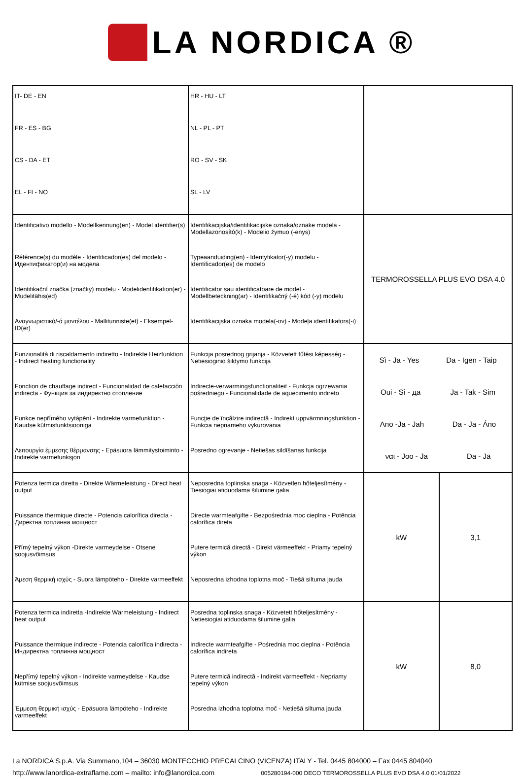LA NORDICA ®
| IT- DE - EN FR - ES - BG CS - DA - ET EL - FI - NO | HR - HU - LT NL - PL - PT RO - SV - SK SL - LV | | |
| Identificativo modello - Modellkennung(en) - Model identifier(s) Référence(s) du modèle - Identificador(es) del modelo - Идентификатор(и) на модела Identifikační značka (značky) modelu - Modelidentifikation(er) - Mudelitähis(ed) Αναγνωριστικό/-ά μοντέλου - Mallitunniste(et) - Eksempel-ID(er) | Identifikacijska/identifikacijske oznaka/oznake modela - Modellazonosító(k) - Modelio žymuo (-enys) Typeaanduiding(en) - Identyfikator(-y) modelu - Identificador(es) de modelo Identificator sau identificatoare de model - Modellbeteckning(ar) - Identifikačný (-é) kód (-y) modelu Identifikacijska oznaka modela(-ov) - Modeļa identifikators(-i) | TERMOROSSELLA PLUS EVO DSA 4.0 | |
| Funzionalità di riscaldamento indiretto - Indirekte Heizfunktion - Indirect heating functionality Fonction de chauffage indirect - Funcionalidad de calefacción indirecta - Функция за индиректно отопление Funkce nepřímého vytápění - Indirekte varmefunktion - Kaudse kütmisfunktsiooniga Λειτουργία έμμεσης θέρμανσης - Epäsuora lämmitystoiminto - Indirekte varmefunksjon | Funkcija posrednog grijanja - Közvetett fűtési képesség - Netiesioginio šildymo funkcija Indirecte-verwarmingsfunctionaliteit - Funkcja ogrzewania pośredniego - Funcionalidade de aquecimento indireto Funcţie de încălzire indirectă - Indirekt uppvärmningsfunktion - Funkcia nepriameho vykurovania Posredno ogrevanje - Netiešas sildīšanas funkcija | Sì - Ja - Yes Da - Igen - Taip Oui - Sì - да Ja - Tak - Sim Ano -Ja - Jah Da - Ja - Áno ναι - Joo - Ja Da - Jā | |
| Potenza termica diretta - Direkte Wärmeleistung - Direct heat output Puissance thermique directe - Potencia calorífica directa - Директна топлинна мощност Přímý tepelný výkon -Direkte varmeydelse - Otsene soojusvõimsus Άμεση θερμική ισχύς - Suora lämpöteho - Direkte varmeeffekt | Neposredna toplinska snaga - Közvetlen hőteljesítmény - Tiesiogiai atiduodama šiluminė galia Directe warmteafgifte - Bezpośrednia moc cieplna - Potência calorífica direta Putere termică directă - Direkt värmeeffekt - Priamy tepelný výkon Neposredna izhodna toplotna moč - Tiešā siltuma jauda | kW | 3,1 |
| Potenza termica indiretta -Indirekte Wärmeleistung - Indirect heat output Puissance thermique indirecte - Potencia calorífica indirecta - Индиректна топлинна мощност Nepřímý tepelný výkon - Indirekte varmeydelse - Kaudse kütmise soojusvõimsus Έμμεση θερμική ισχύς - Epäsuora lämpöteho - Indirekte varmeeffekt | Posredna toplinska snaga - Közvetett hőteljesítmény - Netiesiogiai atiduodama šiluminė galia Indirecte warmteafgifte - Pośrednia moc cieplna - Potência calorífica indireta Putere termică indirectă - Indirekt värmeeffekt - Nepriamy tepelný výkon Posredna izhodna toplotna moč - Netiešā siltuma jauda | kW | 8,0 |
La NORDICA S.p.A. Via Summano,104 – 36030 MONTECCHIO PRECALCINO (VICENZA) ITALY - Tel. 0445 804000 – Fax 0445 804040
http://www.lanordica-extraflame.com – mailto: info@lanordica.com 005280194-000 DECO TERMOROSSELLA PLUS EVO DSA 4.0 01/01/2022